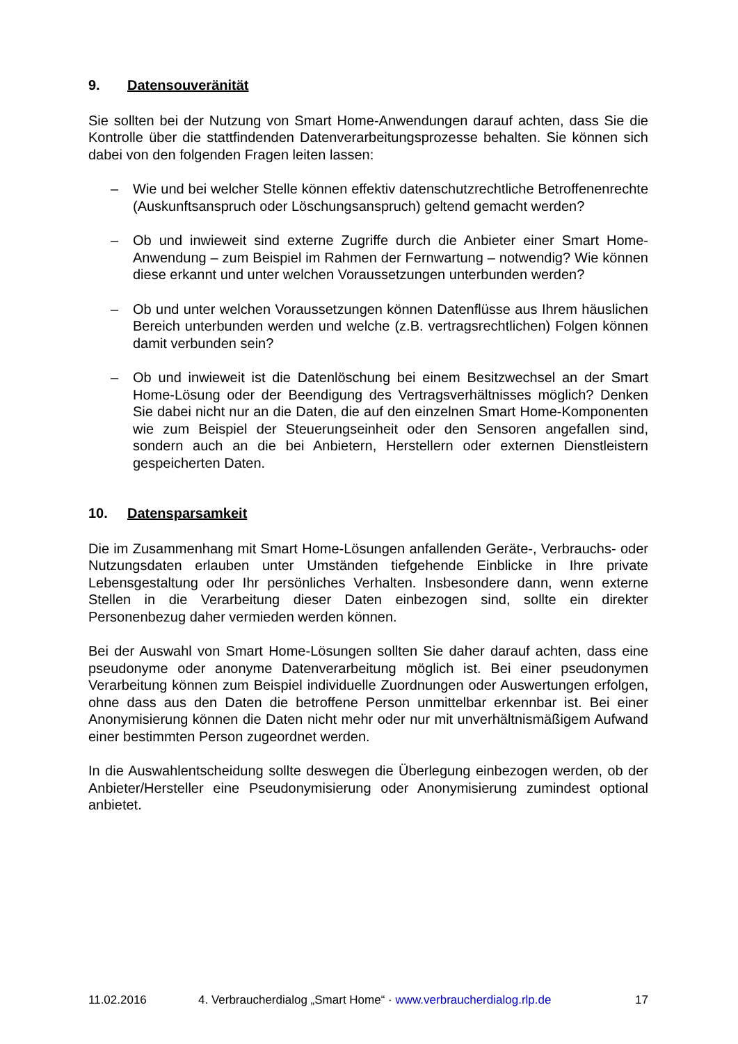9. Datensouveränität
Sie sollten bei der Nutzung von Smart Home-Anwendungen darauf achten, dass Sie die Kontrolle über die stattfindenden Datenverarbeitungsprozesse behalten. Sie können sich dabei von den folgenden Fragen leiten lassen:
– Wie und bei welcher Stelle können effektiv datenschutzrechtliche Betroffenenrechte (Auskunftsanspruch oder Löschungsanspruch) geltend gemacht werden?
– Ob und inwieweit sind externe Zugriffe durch die Anbieter einer Smart Home-Anwendung – zum Beispiel im Rahmen der Fernwartung – notwendig? Wie können diese erkannt und unter welchen Voraussetzungen unterbunden werden?
– Ob und unter welchen Voraussetzungen können Datenflüsse aus Ihrem häuslichen Bereich unterbunden werden und welche (z.B. vertragsrechtlichen) Folgen können damit verbunden sein?
– Ob und inwieweit ist die Datenlöschung bei einem Besitzwechsel an der Smart Home-Lösung oder der Beendigung des Vertragsverhältnisses möglich? Denken Sie dabei nicht nur an die Daten, die auf den einzelnen Smart Home-Komponenten wie zum Beispiel der Steuerungseinheit oder den Sensoren angefallen sind, sondern auch an die bei Anbietern, Herstellern oder externen Dienstleistern gespeicherten Daten.
10. Datensparsamkeit
Die im Zusammenhang mit Smart Home-Lösungen anfallenden Geräte-, Verbrauchs- oder Nutzungsdaten erlauben unter Umständen tiefgehende Einblicke in Ihre private Lebensgestaltung oder Ihr persönliches Verhalten. Insbesondere dann, wenn externe Stellen in die Verarbeitung dieser Daten einbezogen sind, sollte ein direkter Personenbezug daher vermieden werden können.
Bei der Auswahl von Smart Home-Lösungen sollten Sie daher darauf achten, dass eine pseudonyme oder anonyme Datenverarbeitung möglich ist. Bei einer pseudonymen Verarbeitung können zum Beispiel individuelle Zuordnungen oder Auswertungen erfolgen, ohne dass aus den Daten die betroffene Person unmittelbar erkennbar ist. Bei einer Anonymisierung können die Daten nicht mehr oder nur mit unverhältnismäßigem Aufwand einer bestimmten Person zugeordnet werden.
In die Auswahlentscheidung sollte deswegen die Überlegung einbezogen werden, ob der Anbieter/Hersteller eine Pseudonymisierung oder Anonymisierung zumindest optional anbietet.
11.02.2016 4. Verbraucherdialog „Smart Home“ · www.verbraucherdialog.rlp.de 17